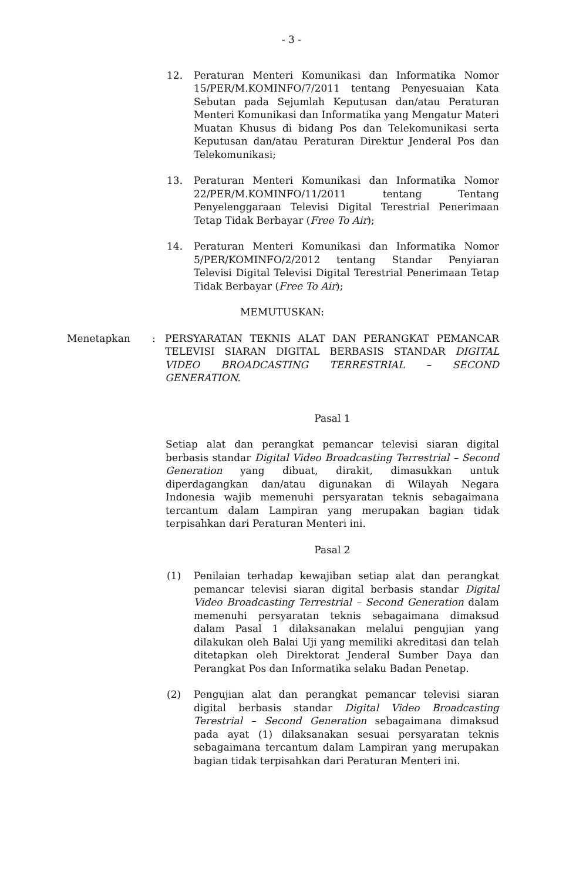- 3 -
12. Peraturan Menteri Komunikasi dan Informatika Nomor 15/PER/M.KOMINFO/7/2011 tentang Penyesuaian Kata Sebutan pada Sejumlah Keputusan dan/atau Peraturan Menteri Komunikasi dan Informatika yang Mengatur Materi Muatan Khusus di bidang Pos dan Telekomunikasi serta Keputusan dan/atau Peraturan Direktur Jenderal Pos dan Telekomunikasi;
13. Peraturan Menteri Komunikasi dan Informatika Nomor 22/PER/M.KOMINFO/11/2011 tentang Tentang Penyelenggaraan Televisi Digital Terestrial Penerimaan Tetap Tidak Berbayar (Free To Air);
14. Peraturan Menteri Komunikasi dan Informatika Nomor 5/PER/KOMINFO/2/2012 tentang Standar Penyiaran Televisi Digital Televisi Digital Terestrial Penerimaan Tetap Tidak Berbayar (Free To Air);
MEMUTUSKAN:
Menetapkan : PERSYARATAN TEKNIS ALAT DAN PERANGKAT PEMANCAR TELEVISI SIARAN DIGITAL BERBASIS STANDAR DIGITAL VIDEO BROADCASTING TERRESTRIAL – SECOND GENERATION.
Pasal 1
Setiap alat dan perangkat pemancar televisi siaran digital berbasis standar Digital Video Broadcasting Terrestrial – Second Generation yang dibuat, dirakit, dimasukkan untuk diperdagangkan dan/atau digunakan di Wilayah Negara Indonesia wajib memenuhi persyaratan teknis sebagaimana tercantum dalam Lampiran yang merupakan bagian tidak terpisahkan dari Peraturan Menteri ini.
Pasal 2
(1) Penilaian terhadap kewajiban setiap alat dan perangkat pemancar televisi siaran digital berbasis standar Digital Video Broadcasting Terrestrial – Second Generation dalam memenuhi persyaratan teknis sebagaimana dimaksud dalam Pasal 1 dilaksanakan melalui pengujian yang dilakukan oleh Balai Uji yang memiliki akreditasi dan telah ditetapkan oleh Direktorat Jenderal Sumber Daya dan Perangkat Pos dan Informatika selaku Badan Penetap.
(2) Pengujian alat dan perangkat pemancar televisi siaran digital berbasis standar Digital Video Broadcasting Terestrial – Second Generation sebagaimana dimaksud pada ayat (1) dilaksanakan sesuai persyaratan teknis sebagaimana tercantum dalam Lampiran yang merupakan bagian tidak terpisahkan dari Peraturan Menteri ini.